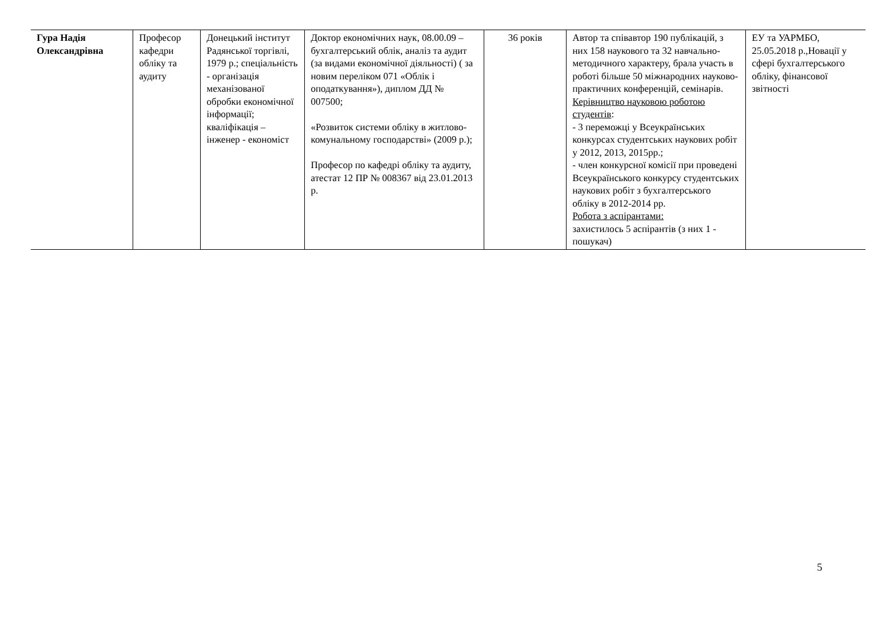| Гура Надія Олександрівна | Професор кафедри обліку та аудиту | Донецький інститут Радянської торгівлі, 1979 р.; спеціальність - організація механізованої обробки економічної інформації; кваліфікація – інженер - економіст | Доктор економічних наук, 08.00.09 – бухгалтерський облік, аналіз та аудит (за видами економічної діяльності) ( за новим переліком 071 «Облік і оподаткування»), диплом ДД № 007500; «Розвиток системи обліку в житлово-комунальному господарстві» (2009 р.); Професор по кафедрі обліку та аудиту, атестат 12 ПР № 008367 від 23.01.2013 р. | 36 років | Автор та співавтор 190 публікацій, з них 158 наукового та 32 навчально-методичного характеру, брала участь в роботі більше 50 міжнародних науково-практичних конференцій, семінарів. Керівництво науковою роботою студентів : - 3 переможці у Всеукраїнських конкурсах студентських наукових робіт у 2012, 2013, 2015рр.; - член конкурсної комісії при проведені Всеукраїнського конкурсу студентських наукових робіт з бухгалтерського обліку в 2012-2014 рр. Робота з аспірантами: захистилось 5 аспірантів (з них 1 - пошукач) | ЕУ та УАРМБО, 25.05.2018 р.,Новації у сфері бухгалтерського обліку, фінансової звітності |
5